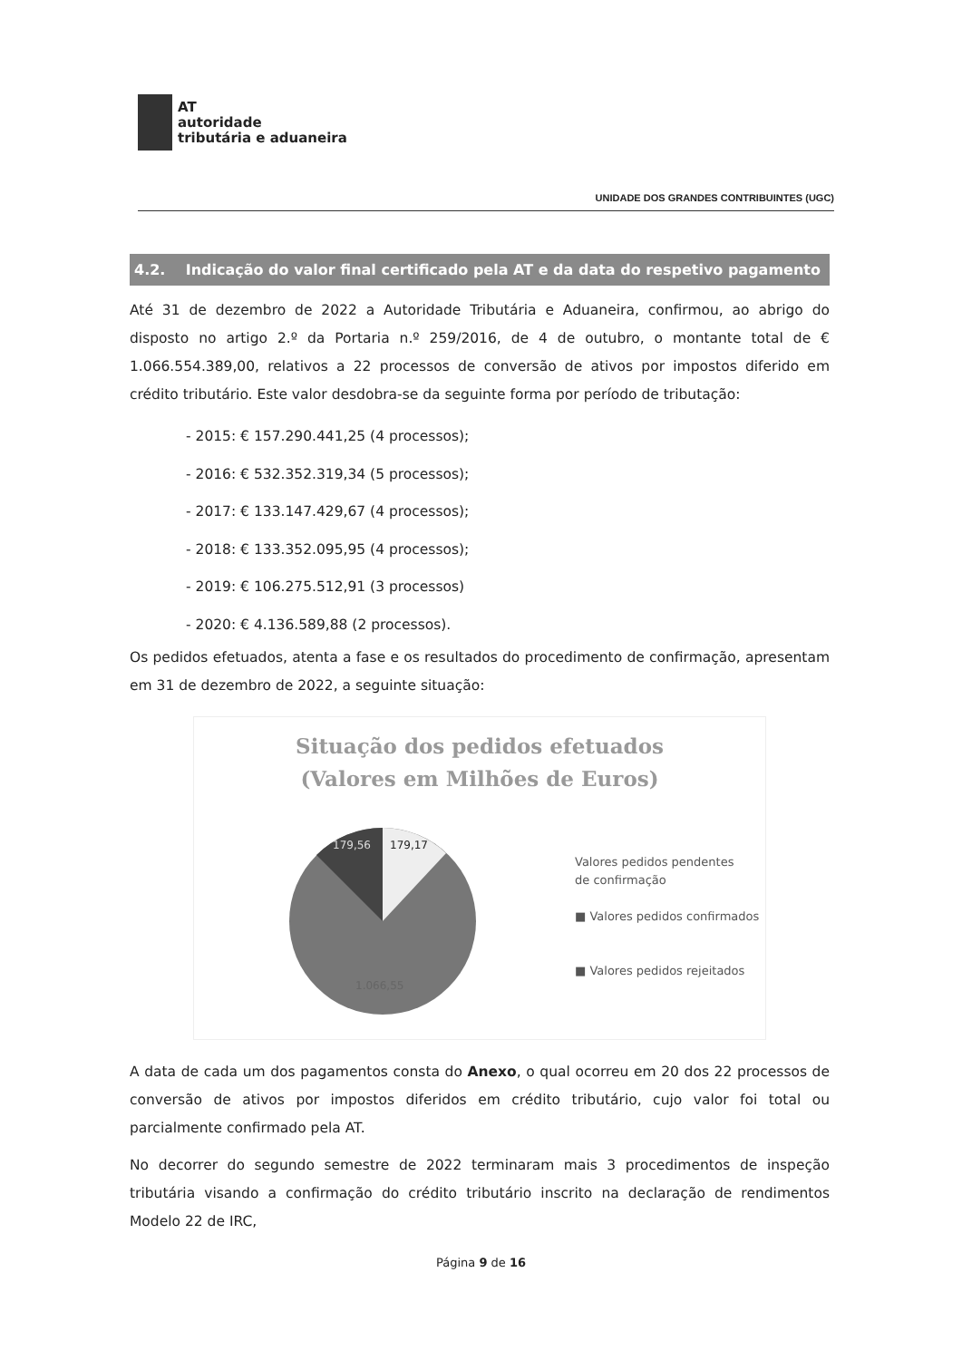AT
autoridade
tributária e aduaneira
UNIDADE DOS GRANDES CONTRIBUINTES (UGC)
4.2. Indicação do valor final certificado pela AT e da data do respetivo pagamento
Até 31 de dezembro de 2022 a Autoridade Tributária e Aduaneira, confirmou, ao abrigo do disposto no artigo 2.º da Portaria n.º 259/2016, de 4 de outubro, o montante total de € 1.066.554.389,00, relativos a 22 processos de conversão de ativos por impostos diferido em crédito tributário. Este valor desdobra-se da seguinte forma por período de tributação:
- 2015: € 157.290.441,25 (4 processos);
- 2016: € 532.352.319,34 (5 processos);
- 2017: € 133.147.429,67 (4 processos);
- 2018: € 133.352.095,95 (4 processos);
- 2019: € 106.275.512,91 (3 processos)
- 2020: € 4.136.589,88 (2 processos).
Os pedidos efetuados, atenta a fase e os resultados do procedimento de confirmação, apresentam em 31 de dezembro de 2022, a seguinte situação:
Situação dos pedidos efetuados
(Valores em Milhões de Euros)
179,17
179,56
1.066,55
Valores pedidos pendentes
de confirmação
■ Valores pedidos confirmados
■ Valores pedidos rejeitados
A data de cada um dos pagamentos consta do Anexo, o qual ocorreu em 20 dos 22 processos de conversão de ativos por impostos diferidos em crédito tributário, cujo valor foi total ou parcialmente confirmado pela AT.
No decorrer do segundo semestre de 2022 terminaram mais 3 procedimentos de inspeção tributária visando a confirmação do crédito tributário inscrito na declaração de rendimentos Modelo 22 de IRC,
Página 9 de 16